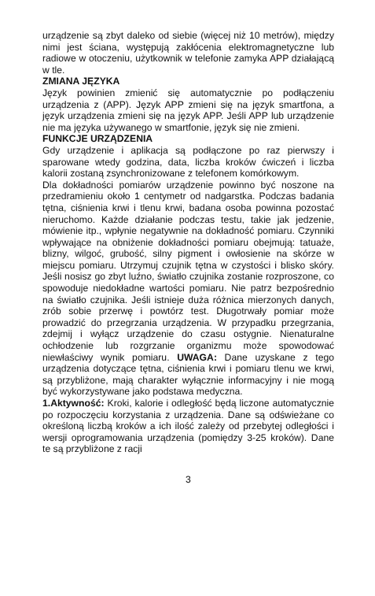urządzenie są zbyt daleko od siebie (więcej niż 10 metrów), między nimi jest ściana, występują zakłócenia elektromagnetyczne lub radiowe w otoczeniu, użytkownik w telefonie zamyka APP działającą w tle.
ZMIANA JĘZYKA
Język powinien zmienić się automatycznie po podłączeniu urządzenia z (APP). Język APP zmieni się na język smartfona, a język urządzenia zmieni się na język APP. Jeśli APP lub urządzenie nie ma języka używanego w smartfonie, język się nie zmieni.
FUNKCJE URZĄDZENIA
Gdy urządzenie i aplikacja są podłączone po raz pierwszy i sparowane wtedy godzina, data, liczba kroków ćwiczeń i liczba kalorii zostaną zsynchronizowane z telefonem komórkowym.
Dla dokładności pomiarów urządzenie powinno być noszone na przedramieniu około 1 centymetr od nadgarstka. Podczas badania tętna, ciśnienia krwi i tlenu krwi, badana osoba powinna pozostać nieruchomo. Każde działanie podczas testu, takie jak jedzenie, mówienie itp., wpłynie negatywnie na dokładność pomiaru. Czynniki wpływające na obniżenie dokładności pomiaru obejmują: tatuaże, blizny, wilgoć, grubość, silny pigment i owłosienie na skórze w miejscu pomiaru. Utrzymuj czujnik tętna w czystości i blisko skóry. Jeśli nosisz go zbyt luźno, światło czujnika zostanie rozproszone, co spowoduje niedokładne wartości pomiaru. Nie patrz bezpośrednio na światło czujnika. Jeśli istnieje duża różnica mierzonych danych, zrób sobie przerwę i powtórz test. Długotrwały pomiar może prowadzić do przegrzania urządzenia. W przypadku przegrzania, zdejmij i wyłącz urządzenie do czasu ostygnie. Nienaturalne ochłodzenie lub rozgrzanie organizmu może spowodować niewłaściwy wynik pomiaru. UWAGA: Dane uzyskane z tego urządzenia dotyczące tętna, ciśnienia krwi i pomiaru tlenu we krwi, są przybliżone, mają charakter wyłącznie informacyjny i nie mogą być wykorzystywane jako podstawa medyczna.
1.Aktywność: Kroki, kalorie i odległość będą liczone automatycznie po rozpoczęciu korzystania z urządzenia. Dane są odświeżane co określoną liczbą kroków a ich ilość zależy od przebytej odległości i wersji oprogramowania urządzenia (pomiędzy 3-25 kroków). Dane te są przybliżone z racji
3